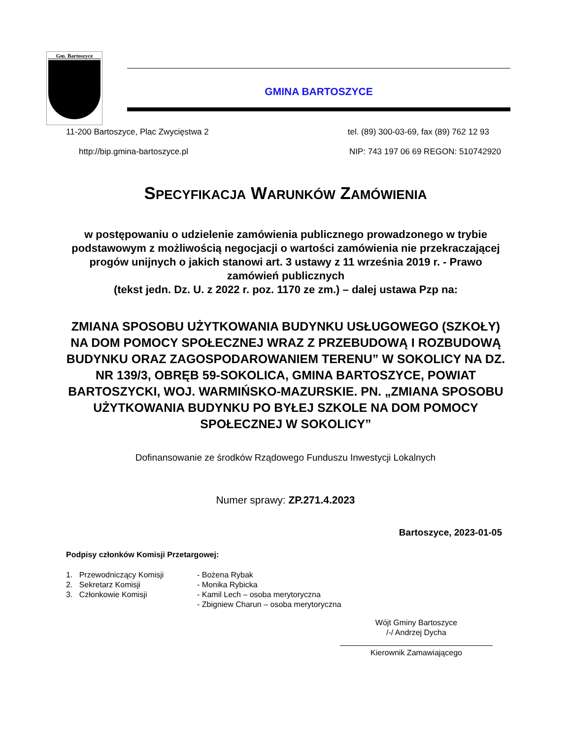Gm. Bartoszyce
GMINA BARTOSZYCE
11-200 Bartoszyce, Plac Zwycięstwa 2 tel. (89) 300-03-69, fax (89) 762 12 93
http://bip.gmina-bartoszyce.pl NIP: 743 197 06 69 REGON: 510742920
SPECYFIKACJA WARUNKÓW ZAMÓWIENIA
w postępowaniu o udzielenie zamówienia publicznego prowadzonego w trybie podstawowym z możliwością negocjacji o wartości zamówienia nie przekraczającej progów unijnych o jakich stanowi art. 3 ustawy z 11 września 2019 r. - Prawo zamówień publicznych
(tekst jedn. Dz. U. z 2022 r. poz. 1170 ze zm.) – dalej ustawa Pzp na:
ZMIANA SPOSOBU UŻYTKOWANIA BUDYNKU USŁUGOWEGO (SZKOŁY) NA DOM POMOCY SPOŁECZNEJ WRAZ Z PRZEBUDOWĄ I ROZBUDOWĄ BUDYNKU ORAZ ZAGOSPODAROWANIEM TERENU” W SOKOLICY NA DZ. NR 139/3, OBRĘB 59-SOKOLICA, GMINA BARTOSZYCE, POWIAT BARTOSZYCKI, WOJ. WARMIŃSKO-MAZURSKIE. PN. „ZMIANA SPOSOBU UŻYTKOWANIA BUDYNKU PO BYŁEJ SZKOLE NA DOM POMOCY SPOŁECZNEJ W SOKOLICY”
Dofinansowanie ze środków Rządowego Funduszu Inwestycji Lokalnych
Numer sprawy: ZP.271.4.2023
Bartoszyce, 2023-01-05
Podpisy członków Komisji Przetargowej:
1. Przewodniczący Komisji
- Bożena Rybak
2. Sekretarz Komisji
- Monika Rybicka
3. Członkowie Komisji
- Kamil Lech – osoba merytoryczna
- Zbigniew Charun – osoba merytoryczna
Wójt Gminy Bartoszyce
/-/ Andrzej Dycha
Kierownik Zamawiającego